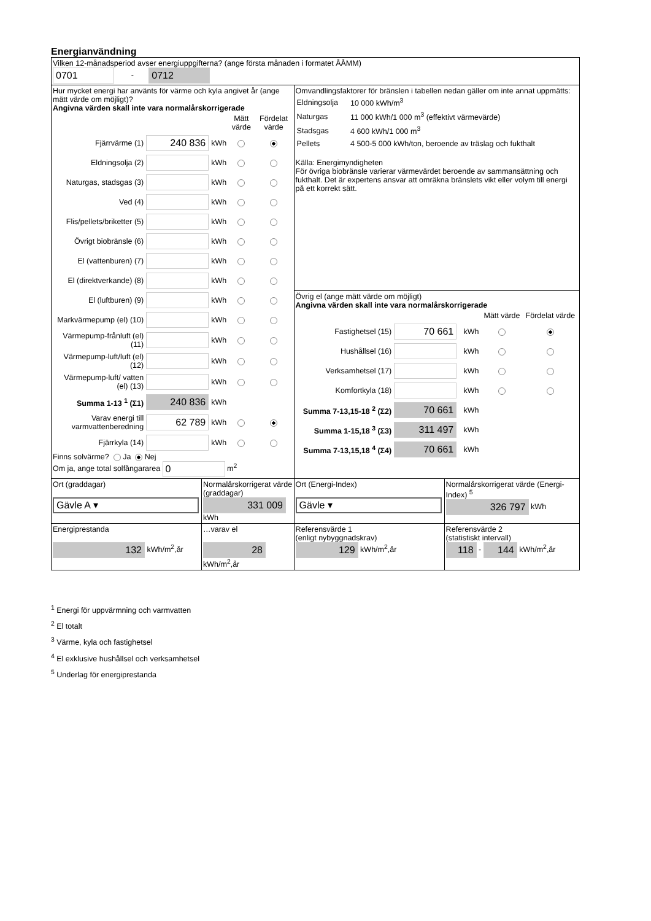Energianvändning
| Vilken 12-månadsperiod avser energiuppgifterna? (ange första månaden i formatet ÅÅMM) 0701 - 0712 | | | |
| Hur mycket energi har använts för värme och kyla angivet år (ange mätt värde om möjligt)? Angivna värden skall inte vara normalårskorrigerade / / / / Mätt värde / Fördelat värde / / Fjärrvärme (1) / 240 836 / kWh / / / / Eldningsolja (2) / / kWh / / / / Naturgas, stadsgas (3) / / kWh / / / / Ved (4) / / kWh / / / / Flis/pellets/briketter (5) / / kWh / / / / Övrigt biobränsle (6) / / kWh / / / / El (vattenburen) (7) / / kWh / / / / El (direktverkande) (8) / / kWh / / / / El (luftburen) (9) / / kWh / / / / Markvärmepump (el) (10) / / kWh / / / / Värmepump-frånluft (el) (11) / / kWh / / / / Värmepump-luft/luft (el) (12) / / kWh / / / / Värmepump-luft/ vatten (el) (13) / / kWh / / / / Summa 1-13 <sup>1</sup> (Σ1) / 240 836 / kWh / / / / Varav energi till varmvattenberedning / 62 789 / kWh / / / / Fjärrkyla (14) / / kWh / / / Finns solvärme? Ja Nej Om ja, ange total solfångararea 0 m<sup>2</sup> | | Omvandlingsfaktorer för bränslen i tabellen nedan gäller om inte annat uppmätts: / Eldningsolja / 10 000 kWh/m<sup>3</sup> / / Naturgas / 11 000 kWh/1 000 m<sup>3</sup> (effektivt värmevärde) / / Stadsgas / 4 600 kWh/1 000 m<sup>3</sup> / / Pellets / 4 500-5 000 kWh/ton, beroende av träslag och fukthalt / Källa: Energimyndigheten För övriga biobränsle varierar värmevärdet beroende av sammansättning och fukthalt. Det är expertens ansvar att omräkna bränslets vikt eller volym till energi på ett korrekt sätt. | |
| | | Övrig el (ange mätt värde om möjligt) Angivna värden skall inte vara normalårskorrigerade / / / / Mätt värde / Fördelat värde / / Fastighetsel (15) / 70 661 / kWh / / / / Hushållsel (16) / / kWh / / / / Verksamhetsel (17) / / kWh / / / / Komfortkyla (18) / / kWh / / / / Summa 7-13,15-18 <sup>2</sup> (Σ2) / 70 661 / kWh / / / / Summa 1-15,18 <sup>3</sup> (Σ3) / 311 497 / kWh / / / / Summa 7-13,15,18 <sup>4</sup> (Σ4) / 70 661 / kWh / / / | |
| Ort (graddagar) Gävle A ▾ | Normalårskorrigerat värde (graddagar) 331 009 kWh | Ort (Energi-Index) Gävle ▾ | Normalårskorrigerat värde (Energi-Index) <sup>5</sup> 326 797 kWh |
| Energiprestanda 132 kWh/m<sup>2</sup>,år | …varav el 28 kWh/m<sup>2</sup>,år | Referensvärde 1 (enligt nybyggnadskrav) 129 kWh/m<sup>2</sup>,år | Referensvärde 2 (statistiskt intervall) 118 - 144 kWh/m<sup>2</sup>,år |
<sup>1</sup> Energi för uppvärmning och varmvatten
<sup>2</sup> El totalt
<sup>3</sup> Värme, kyla och fastighetsel
<sup>4</sup> El exklusive hushållsel och verksamhetsel
<sup>5</sup> Underlag för energiprestanda